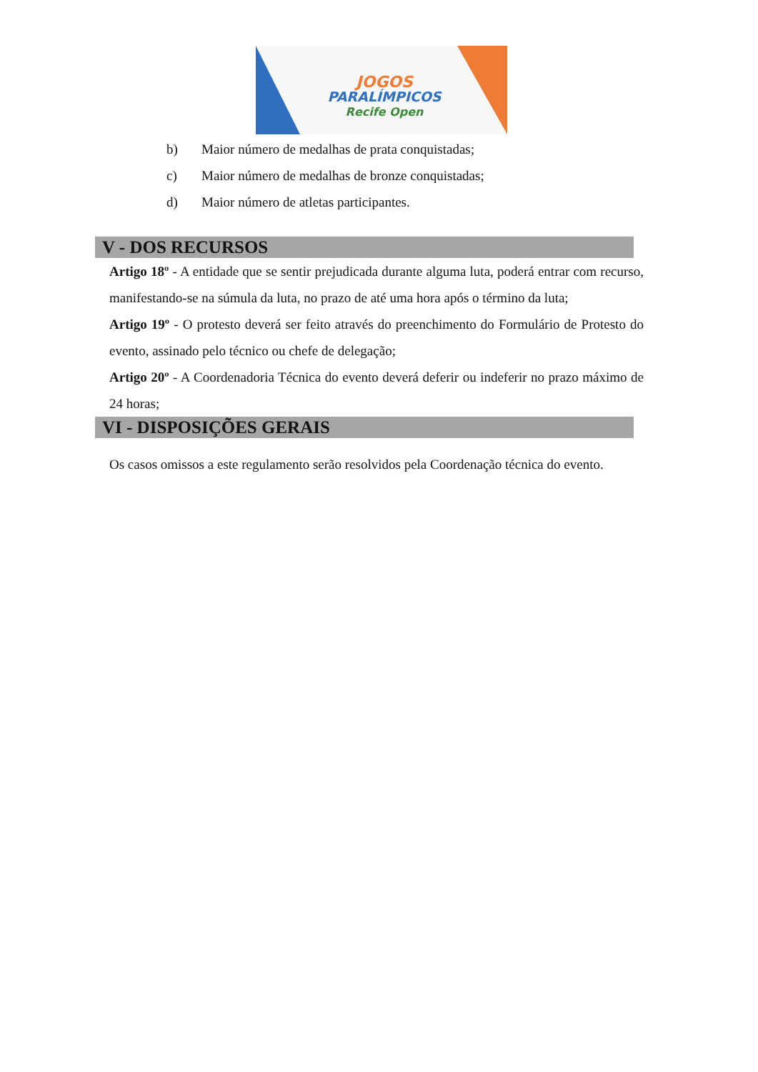JOGOS
PARALÍMPICOS
Recife Open
b) Maior número de medalhas de prata conquistadas;
c) Maior número de medalhas de bronze conquistadas;
d) Maior número de atletas participantes.
V - DOS RECURSOS
Artigo 18º - A entidade que se sentir prejudicada durante alguma luta, poderá entrar com recurso, manifestando-se na súmula da luta, no prazo de até uma hora após o término da luta;
Artigo 19º - O protesto deverá ser feito através do preenchimento do Formulário de Protesto do evento, assinado pelo técnico ou chefe de delegação;
Artigo 20º - A Coordenadoria Técnica do evento deverá deferir ou indeferir no prazo máximo de 24 horas;
VI - DISPOSIÇÕES GERAIS
Os casos omissos a este regulamento serão resolvidos pela Coordenação técnica do evento.